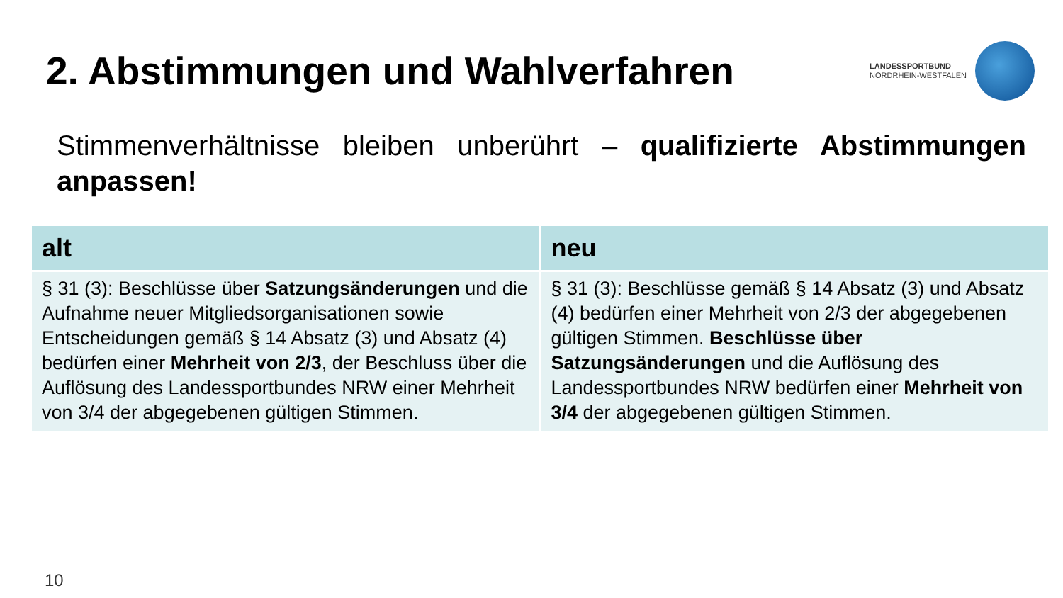2. Abstimmungen und Wahlverfahren
LANDESSPORTBUND
NORDRHEIN-WESTFALEN
Stimmenverhältnisse bleiben unberührt – qualifizierte Abstimmungen anpassen!
| alt | neu |
| --- | --- |
| § 31 (3): Beschlüsse über Satzungsänderungen und die Aufnahme neuer Mitgliedsorganisationen sowie Entscheidungen gemäß § 14 Absatz (3) und Absatz (4) bedürfen einer Mehrheit von 2/3 , der Beschluss über die Auflösung des Landessportbundes NRW einer Mehrheit von 3/4 der abgegebenen gültigen Stimmen. | § 31 (3): Beschlüsse gemäß § 14 Absatz (3) und Absatz (4) bedürfen einer Mehrheit von 2/3 der abgegebenen gültigen Stimmen. Beschlüsse über Satzungsänderungen und die Auflösung des Landessportbundes NRW bedürfen einer Mehrheit von 3/4 der abgegebenen gültigen Stimmen. |
10